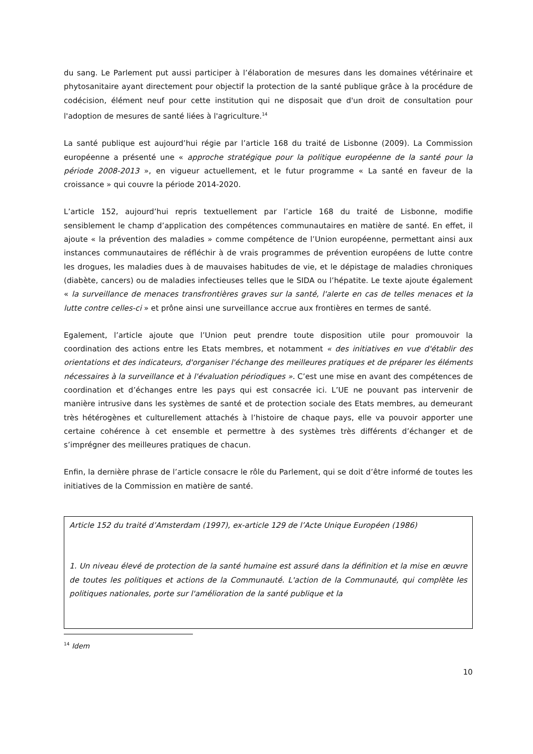du sang. Le Parlement put aussi participer à l’élaboration de mesures dans les domaines vétérinaire et phytosanitaire ayant directement pour objectif la protection de la santé publique grâce à la procédure de codécision, élément neuf pour cette institution qui ne disposait que d'un droit de consultation pour l'adoption de mesures de santé liées à l'agriculture.<sup>14</sup>
La santé publique est aujourd’hui régie par l’article 168 du traité de Lisbonne (2009). La Commission européenne a présenté une « approche stratégique pour la politique européenne de la santé pour la période 2008-2013 », en vigueur actuellement, et le futur programme « La santé en faveur de la croissance » qui couvre la période 2014-2020.
L’article 152, aujourd’hui repris textuellement par l’article 168 du traité de Lisbonne, modifie sensiblement le champ d’application des compétences communautaires en matière de santé. En effet, il ajoute « la prévention des maladies » comme compétence de l’Union européenne, permettant ainsi aux instances communautaires de réfléchir à de vrais programmes de prévention européens de lutte contre les drogues, les maladies dues à de mauvaises habitudes de vie, et le dépistage de maladies chroniques (diabète, cancers) ou de maladies infectieuses telles que le SIDA ou l’hépatite. Le texte ajoute également « la surveillance de menaces transfrontières graves sur la santé, l'alerte en cas de telles menaces et la lutte contre celles-ci » et prône ainsi une surveillance accrue aux frontières en termes de santé.
Egalement, l’article ajoute que l’Union peut prendre toute disposition utile pour promouvoir la coordination des actions entre les Etats membres, et notamment « des initiatives en vue d'établir des orientations et des indicateurs, d'organiser l'échange des meilleures pratiques et de préparer les éléments nécessaires à la surveillance et à l'évaluation périodiques ». C’est une mise en avant des compétences de coordination et d’échanges entre les pays qui est consacrée ici. L’UE ne pouvant pas intervenir de manière intrusive dans les systèmes de santé et de protection sociale des Etats membres, au demeurant très hétérogènes et culturellement attachés à l’histoire de chaque pays, elle va pouvoir apporter une certaine cohérence à cet ensemble et permettre à des systèmes très différents d’échanger et de s’imprégner des meilleures pratiques de chacun.
Enfin, la dernière phrase de l’article consacre le rôle du Parlement, qui se doit d’être informé de toutes les initiatives de la Commission en matière de santé.
Article 152 du traité d’Amsterdam (1997), ex-article 129 de l’Acte Unique Européen (1986)
1. Un niveau élevé de protection de la santé humaine est assuré dans la définition et la mise en œuvre de toutes les politiques et actions de la Communauté. L'action de la Communauté, qui complète les politiques nationales, porte sur l'amélioration de la santé publique et la
<sup>14</sup> Idem
10